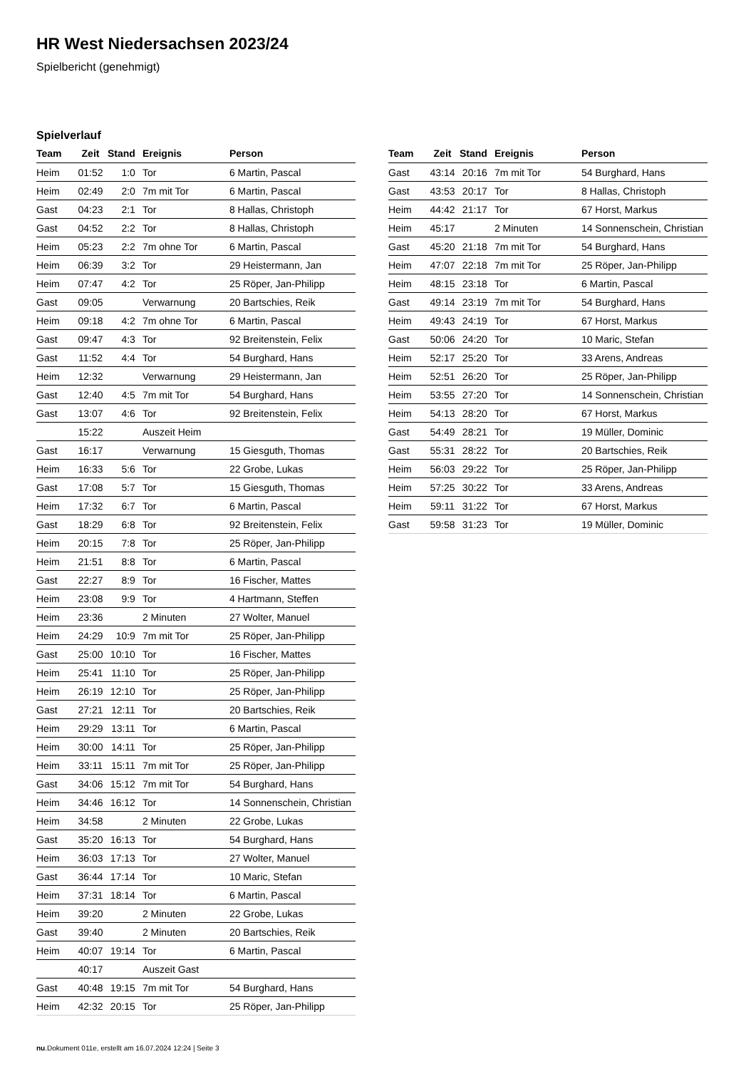HR West Niedersachsen 2023/24
Spielbericht (genehmigt)
Spielverlauf
| Team | Zeit | Stand | Ereignis | Person |
| --- | --- | --- | --- | --- |
| Heim | 01:52 | 1:0 | Tor | 6 Martin, Pascal |
| Heim | 02:49 | 2:0 | 7m mit Tor | 6 Martin, Pascal |
| Gast | 04:23 | 2:1 | Tor | 8 Hallas, Christoph |
| Gast | 04:52 | 2:2 | Tor | 8 Hallas, Christoph |
| Heim | 05:23 | 2:2 | 7m ohne Tor | 6 Martin, Pascal |
| Heim | 06:39 | 3:2 | Tor | 29 Heistermann, Jan |
| Heim | 07:47 | 4:2 | Tor | 25 Röper, Jan-Philipp |
| Gast | 09:05 | | Verwarnung | 20 Bartschies, Reik |
| Heim | 09:18 | 4:2 | 7m ohne Tor | 6 Martin, Pascal |
| Gast | 09:47 | 4:3 | Tor | 92 Breitenstein, Felix |
| Gast | 11:52 | 4:4 | Tor | 54 Burghard, Hans |
| Heim | 12:32 | | Verwarnung | 29 Heistermann, Jan |
| Gast | 12:40 | 4:5 | 7m mit Tor | 54 Burghard, Hans |
| Gast | 13:07 | 4:6 | Tor | 92 Breitenstein, Felix |
| | 15:22 | | Auszeit Heim | |
| Gast | 16:17 | | Verwarnung | 15 Giesguth, Thomas |
| Heim | 16:33 | 5:6 | Tor | 22 Grobe, Lukas |
| Gast | 17:08 | 5:7 | Tor | 15 Giesguth, Thomas |
| Heim | 17:32 | 6:7 | Tor | 6 Martin, Pascal |
| Gast | 18:29 | 6:8 | Tor | 92 Breitenstein, Felix |
| Heim | 20:15 | 7:8 | Tor | 25 Röper, Jan-Philipp |
| Heim | 21:51 | 8:8 | Tor | 6 Martin, Pascal |
| Gast | 22:27 | 8:9 | Tor | 16 Fischer, Mattes |
| Heim | 23:08 | 9:9 | Tor | 4 Hartmann, Steffen |
| Heim | 23:36 | | 2 Minuten | 27 Wolter, Manuel |
| Heim | 24:29 | 10:9 | 7m mit Tor | 25 Röper, Jan-Philipp |
| Gast | 25:00 | 10:10 | Tor | 16 Fischer, Mattes |
| Heim | 25:41 | 11:10 | Tor | 25 Röper, Jan-Philipp |
| Heim | 26:19 | 12:10 | Tor | 25 Röper, Jan-Philipp |
| Gast | 27:21 | 12:11 | Tor | 20 Bartschies, Reik |
| Heim | 29:29 | 13:11 | Tor | 6 Martin, Pascal |
| Heim | 30:00 | 14:11 | Tor | 25 Röper, Jan-Philipp |
| Heim | 33:11 | 15:11 | 7m mit Tor | 25 Röper, Jan-Philipp |
| Gast | 34:06 | 15:12 | 7m mit Tor | 54 Burghard, Hans |
| Heim | 34:46 | 16:12 | Tor | 14 Sonnenschein, Christian |
| Heim | 34:58 | | 2 Minuten | 22 Grobe, Lukas |
| Gast | 35:20 | 16:13 | Tor | 54 Burghard, Hans |
| Heim | 36:03 | 17:13 | Tor | 27 Wolter, Manuel |
| Gast | 36:44 | 17:14 | Tor | 10 Maric, Stefan |
| Heim | 37:31 | 18:14 | Tor | 6 Martin, Pascal |
| Heim | 39:20 | | 2 Minuten | 22 Grobe, Lukas |
| Gast | 39:40 | | 2 Minuten | 20 Bartschies, Reik |
| Heim | 40:07 | 19:14 | Tor | 6 Martin, Pascal |
| | 40:17 | | Auszeit Gast | |
| Gast | 40:48 | 19:15 | 7m mit Tor | 54 Burghard, Hans |
| Heim | 42:32 | 20:15 | Tor | 25 Röper, Jan-Philipp |
| Team | Zeit | Stand | Ereignis | Person |
| --- | --- | --- | --- | --- |
| Gast | 43:14 | 20:16 | 7m mit Tor | 54 Burghard, Hans |
| Gast | 43:53 | 20:17 | Tor | 8 Hallas, Christoph |
| Heim | 44:42 | 21:17 | Tor | 67 Horst, Markus |
| Heim | 45:17 | | 2 Minuten | 14 Sonnenschein, Christian |
| Gast | 45:20 | 21:18 | 7m mit Tor | 54 Burghard, Hans |
| Heim | 47:07 | 22:18 | 7m mit Tor | 25 Röper, Jan-Philipp |
| Heim | 48:15 | 23:18 | Tor | 6 Martin, Pascal |
| Gast | 49:14 | 23:19 | 7m mit Tor | 54 Burghard, Hans |
| Heim | 49:43 | 24:19 | Tor | 67 Horst, Markus |
| Gast | 50:06 | 24:20 | Tor | 10 Maric, Stefan |
| Heim | 52:17 | 25:20 | Tor | 33 Arens, Andreas |
| Heim | 52:51 | 26:20 | Tor | 25 Röper, Jan-Philipp |
| Heim | 53:55 | 27:20 | Tor | 14 Sonnenschein, Christian |
| Heim | 54:13 | 28:20 | Tor | 67 Horst, Markus |
| Gast | 54:49 | 28:21 | Tor | 19 Müller, Dominic |
| Gast | 55:31 | 28:22 | Tor | 20 Bartschies, Reik |
| Heim | 56:03 | 29:22 | Tor | 25 Röper, Jan-Philipp |
| Heim | 57:25 | 30:22 | Tor | 33 Arens, Andreas |
| Heim | 59:11 | 31:22 | Tor | 67 Horst, Markus |
| Gast | 59:58 | 31:23 | Tor | 19 Müller, Dominic |
nu.Dokument 011e, erstellt am 16.07.2024 12:24 | Seite 3